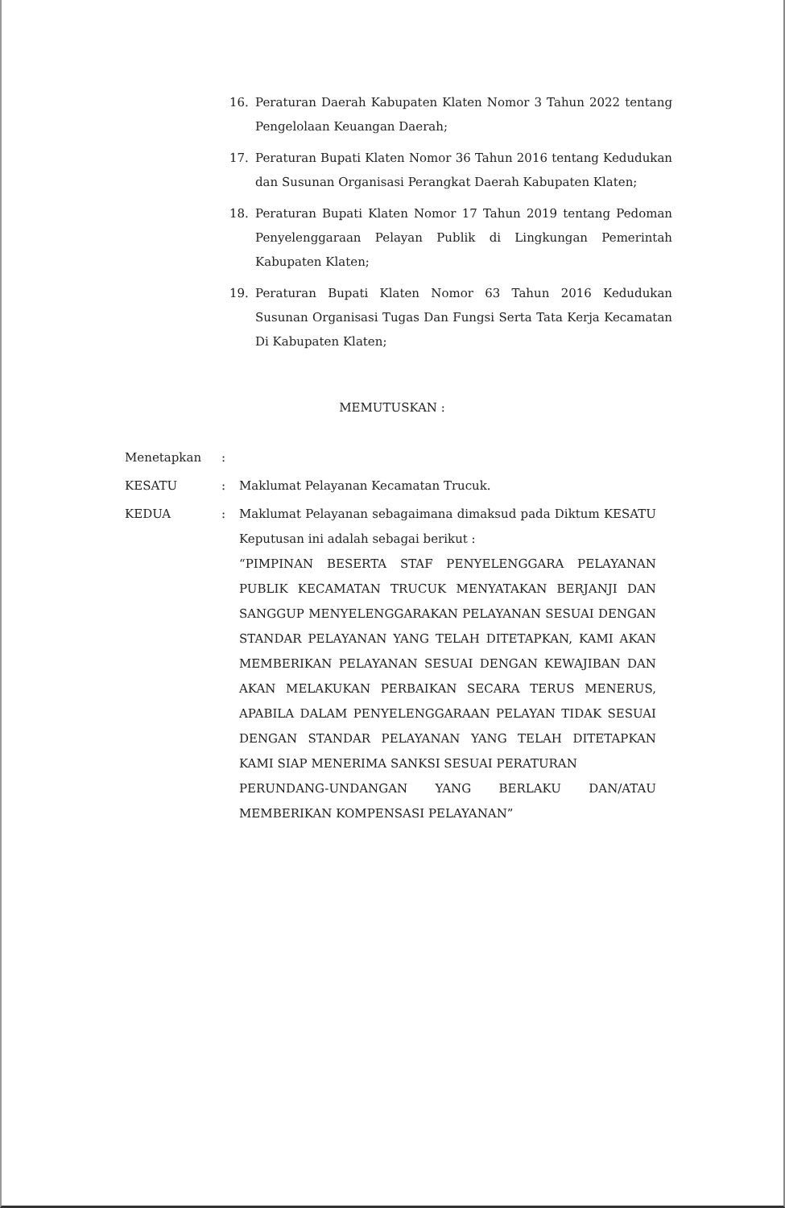16. Peraturan Daerah Kabupaten Klaten Nomor 3 Tahun 2022 tentang Pengelolaan Keuangan Daerah;
17. Peraturan Bupati Klaten Nomor 36 Tahun 2016 tentang Kedudukan dan Susunan Organisasi Perangkat Daerah Kabupaten Klaten;
18. Peraturan Bupati Klaten Nomor 17 Tahun 2019 tentang Pedoman Penyelenggaraan Pelayan Publik di Lingkungan Pemerintah Kabupaten Klaten;
19. Peraturan Bupati Klaten Nomor 63 Tahun 2016 Kedudukan Susunan Organisasi Tugas Dan Fungsi Serta Tata Kerja Kecamatan Di Kabupaten Klaten;
MEMUTUSKAN :
Menetapkan:
KESATU: Maklumat Pelayanan Kecamatan Trucuk.
KEDUA: Maklumat Pelayanan sebagaimana dimaksud pada Diktum KESATU Keputusan ini adalah sebagai berikut :
“PIMPINAN BESERTA STAF PENYELENGGARA PELAYANAN PUBLIK KECAMATAN TRUCUK MENYATAKAN BERJANJI DAN SANGGUP MENYELENGGARAKAN PELAYANAN SESUAI DENGAN STANDAR PELAYANAN YANG TELAH DITETAPKAN, KAMI AKAN MEMBERIKAN PELAYANAN SESUAI DENGAN KEWAJIBAN DAN AKAN MELAKUKAN PERBAIKAN SECARA TERUS MENERUS, APABILA DALAM PENYELENGGARAAN PELAYAN TIDAK SESUAI DENGAN STANDAR PELAYANAN YANG TELAH DITETAPKAN KAMI SIAP MENERIMA SANKSI SESUAI PERATURAN
PERUNDANG-UNDANGAN YANG BERLAKU DAN/ATAU MEMBERIKAN KOMPENSASI PELAYANAN”